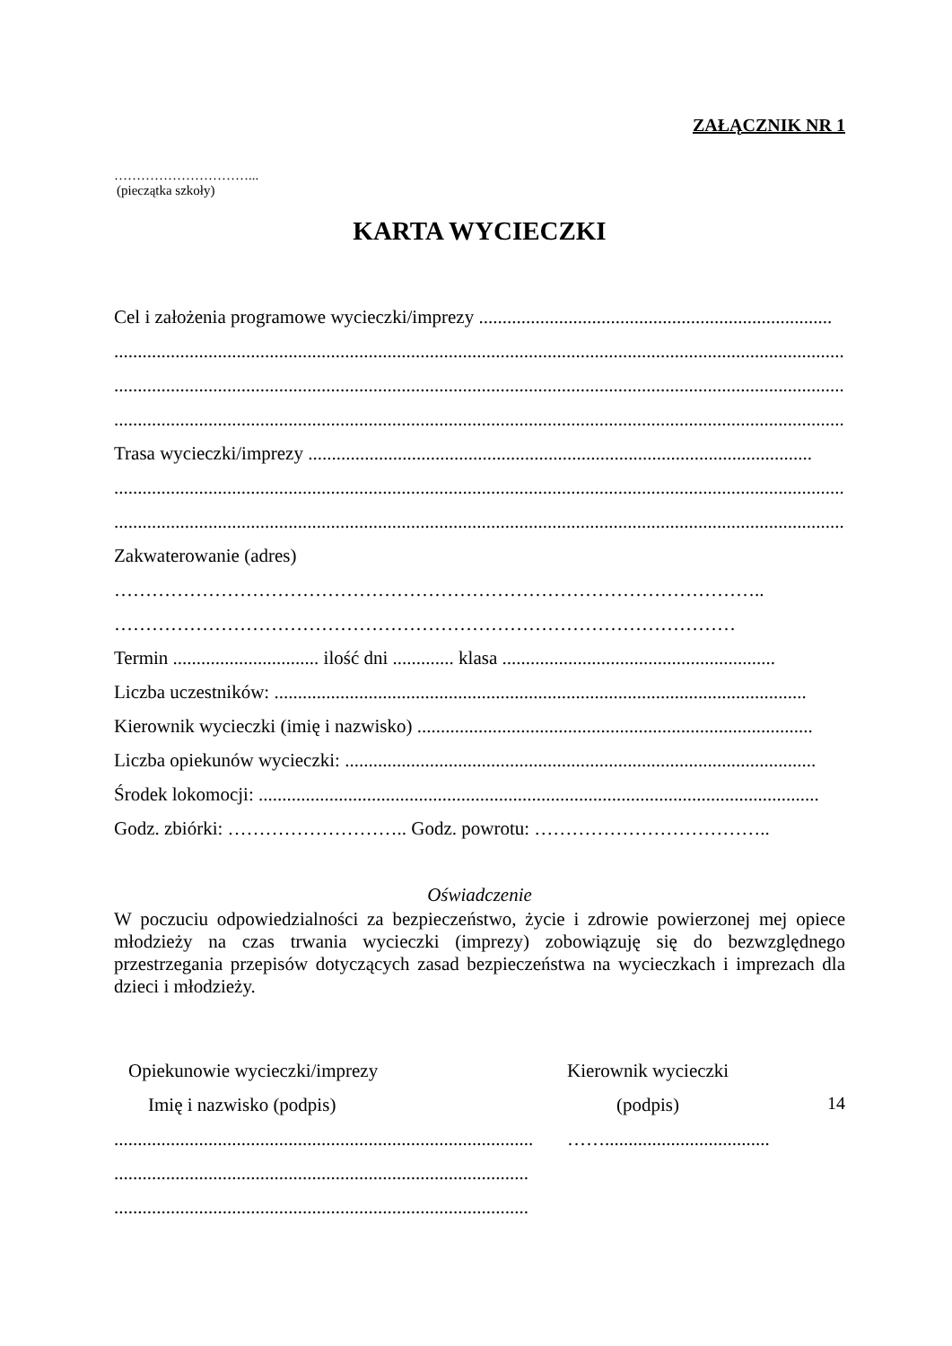ZAŁĄCZNIK NR 1
…………………………...
(pieczątka szkoły)
KARTA WYCIECZKI
Cel i założenia programowe wycieczki/imprezy ...........................................................................
.................................................................................................................................................................
.................................................................................................................................................................
................................................................................................................................................................
Trasa wycieczki/imprezy ...........................................................................................................
.................................................................................................................................................................
.................................................................................................................................................................
Zakwaterowanie (adres)
…………………………………………………………………………………………..
………………………………………………………………………………………
Termin ............................... ilość dni ............. klasa ..........................................................
Liczba uczestników: .................................................................................................................
Kierownik wycieczki (imię i nazwisko) ....................................................................................
Liczba opiekunów wycieczki: ....................................................................................................
Środek lokomocji: .......................................................................................................................
Godz. zbiórki: ……………………….. Godz. powrotu: ………………………………..
Oświadczenie
W poczuciu odpowiedzialności za bezpieczeństwo, życie i zdrowie powierzonej mej opiece młodzieży na czas trwania wycieczki (imprezy) zobowiązuję się do bezwzględnego przestrzegania przepisów dotyczących zasad bezpieczeństwa na wycieczkach i imprezach dla dzieci i młodzieży.
Opiekunowie wycieczki/imprezy
Imię i nazwisko (podpis)
.........................................................................................
........................................................................................
........................................................................................
Kierownik wycieczki
(podpis)
……...................................
14